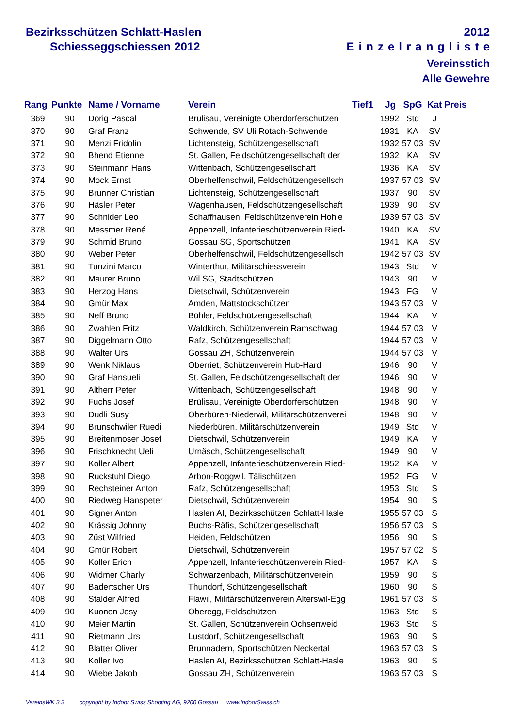Bezirksschützen Schlatt-Haslen
Schiesseggschiessen 2012
2012
Einzelrangliste
Vereinsstich
Alle Gewehre
| Rang | Punkte | Name / Vorname | Verein | Tief1 | Jg | SpG | Kat | Preis |
| --- | --- | --- | --- | --- | --- | --- | --- | --- |
| 369 | 90 | Dörig Pascal | Brülisau, Vereinigte Oberdorferschützen | | 1992 | Std | J | |
| 370 | 90 | Graf Franz | Schwende, SV Uli Rotach-Schwende | | 1931 | KA | SV | |
| 371 | 90 | Menzi Fridolin | Lichtensteig, Schützengesellschaft | | 1932 | 57 03 | SV | |
| 372 | 90 | Bhend Etienne | St. Gallen, Feldschützengesellschaft der | | 1932 | KA | SV | |
| 373 | 90 | Steinmann Hans | Wittenbach, Schützengesellschaft | | 1936 | KA | SV | |
| 374 | 90 | Mock Ernst | Oberhelfenschwil, Feldschützengesellsch | | 1937 | 57 03 | SV | |
| 375 | 90 | Brunner Christian | Lichtensteig, Schützengesellschaft | | 1937 | 90 | SV | |
| 376 | 90 | Häsler Peter | Wagenhausen, Feldschützengesellschaft | | 1939 | 90 | SV | |
| 377 | 90 | Schnider Leo | Schaffhausen, Feldschützenverein Hohle | | 1939 | 57 03 | SV | |
| 378 | 90 | Messmer René | Appenzell, Infanterieschützenverein Ried- | | 1940 | KA | SV | |
| 379 | 90 | Schmid Bruno | Gossau SG, Sportschützen | | 1941 | KA | SV | |
| 380 | 90 | Weber Peter | Oberhelfenschwil, Feldschützengesellsch | | 1942 | 57 03 | SV | |
| 381 | 90 | Tunzini Marco | Winterthur, Militärschiessverein | | 1943 | Std | V | |
| 382 | 90 | Maurer Bruno | Wil SG, Stadtschützen | | 1943 | 90 | V | |
| 383 | 90 | Herzog Hans | Dietschwil, Schützenverein | | 1943 | FG | V | |
| 384 | 90 | Gmür Max | Amden, Mattstockschützen | | 1943 | 57 03 | V | |
| 385 | 90 | Neff Bruno | Bühler, Feldschützengesellschaft | | 1944 | KA | V | |
| 386 | 90 | Zwahlen Fritz | Waldkirch, Schützenverein Ramschwag | | 1944 | 57 03 | V | |
| 387 | 90 | Diggelmann Otto | Rafz, Schützengesellschaft | | 1944 | 57 03 | V | |
| 388 | 90 | Walter Urs | Gossau ZH, Schützenverein | | 1944 | 57 03 | V | |
| 389 | 90 | Wenk Niklaus | Oberriet, Schützenverein Hub-Hard | | 1946 | 90 | V | |
| 390 | 90 | Graf Hansueli | St. Gallen, Feldschützengesellschaft der | | 1946 | 90 | V | |
| 391 | 90 | Altherr Peter | Wittenbach, Schützengesellschaft | | 1948 | 90 | V | |
| 392 | 90 | Fuchs Josef | Brülisau, Vereinigte Oberdorferschützen | | 1948 | 90 | V | |
| 393 | 90 | Dudli Susy | Oberbüren-Niederwil, Militärschützenverei | | 1948 | 90 | V | |
| 394 | 90 | Brunschwiler Ruedi | Niederbüren, Militärschützenverein | | 1949 | Std | V | |
| 395 | 90 | Breitenmoser Josef | Dietschwil, Schützenverein | | 1949 | KA | V | |
| 396 | 90 | Frischknecht Ueli | Urnäsch, Schützengesellschaft | | 1949 | 90 | V | |
| 397 | 90 | Koller Albert | Appenzell, Infanterieschützenverein Ried- | | 1952 | KA | V | |
| 398 | 90 | Ruckstuhl Diego | Arbon-Roggwil, Tälischützen | | 1952 | FG | V | |
| 399 | 90 | Rechsteiner Anton | Rafz, Schützengesellschaft | | 1953 | Std | S | |
| 400 | 90 | Riedweg Hanspeter | Dietschwil, Schützenverein | | 1954 | 90 | S | |
| 401 | 90 | Signer Anton | Haslen AI, Bezirksschützen Schlatt-Hasle | | 1955 | 57 03 | S | |
| 402 | 90 | Krässig Johnny | Buchs-Räfis, Schützengesellschaft | | 1956 | 57 03 | S | |
| 403 | 90 | Züst Wilfried | Heiden, Feldschützen | | 1956 | 90 | S | |
| 404 | 90 | Gmür Robert | Dietschwil, Schützenverein | | 1957 | 57 02 | S | |
| 405 | 90 | Koller Erich | Appenzell, Infanterieschützenverein Ried- | | 1957 | KA | S | |
| 406 | 90 | Widmer Charly | Schwarzenbach, Militärschützenverein | | 1959 | 90 | S | |
| 407 | 90 | Badertscher Urs | Thundorf, Schützengesellschaft | | 1960 | 90 | S | |
| 408 | 90 | Stalder Alfred | Flawil, Militärschützenverein Alterswil-Egg | | 1961 | 57 03 | S | |
| 409 | 90 | Kuonen Josy | Oberegg, Feldschützen | | 1963 | Std | S | |
| 410 | 90 | Meier Martin | St. Gallen, Schützenverein Ochsenweid | | 1963 | Std | S | |
| 411 | 90 | Rietmann Urs | Lustdorf, Schützengesellschaft | | 1963 | 90 | S | |
| 412 | 90 | Blatter Oliver | Brunnadern, Sportschützen Neckertal | | 1963 | 57 03 | S | |
| 413 | 90 | Koller Ivo | Haslen AI, Bezirksschützen Schlatt-Hasle | | 1963 | 90 | S | |
| 414 | 90 | Wiebe Jakob | Gossau ZH, Schützenverein | | 1963 | 57 03 | S | |
VereinsWK 3.3 copyright by Indoor Swiss Shooting AG, 9200 Gossau www.IndoorSwiss.ch